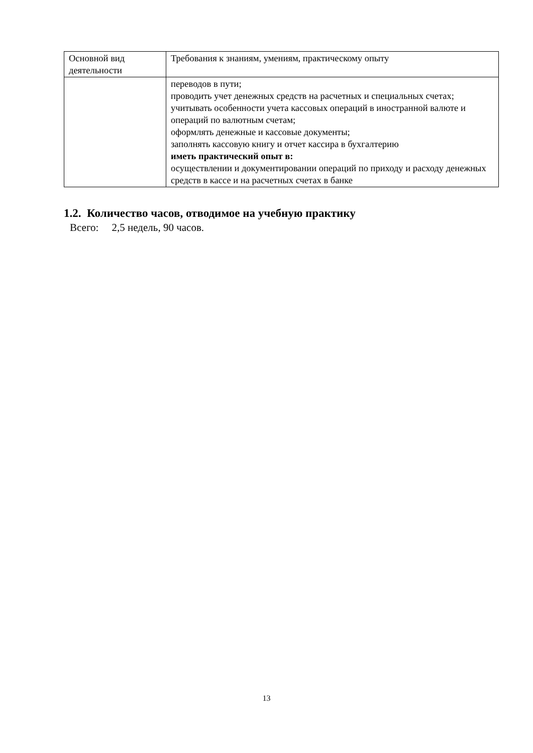| Основной вид деятельности | Требования к знаниям, умениям, практическому опыту |
| --- | --- |
| | переводов в пути; проводить учет денежных средств на расчетных и специальных счетах; учитывать особенности учета кассовых операций в иностранной валюте и операций по валютным счетам; оформлять денежные и кассовые документы; заполнять кассовую книгу и отчет кассира в бухгалтерию иметь практический опыт в: осуществлении и документировании операций по приходу и расходу денежных средств в кассе и на расчетных счетах в банке |
1.2. Количество часов, отводимое на учебную практику
Всего: 2,5 недель, 90 часов.
13